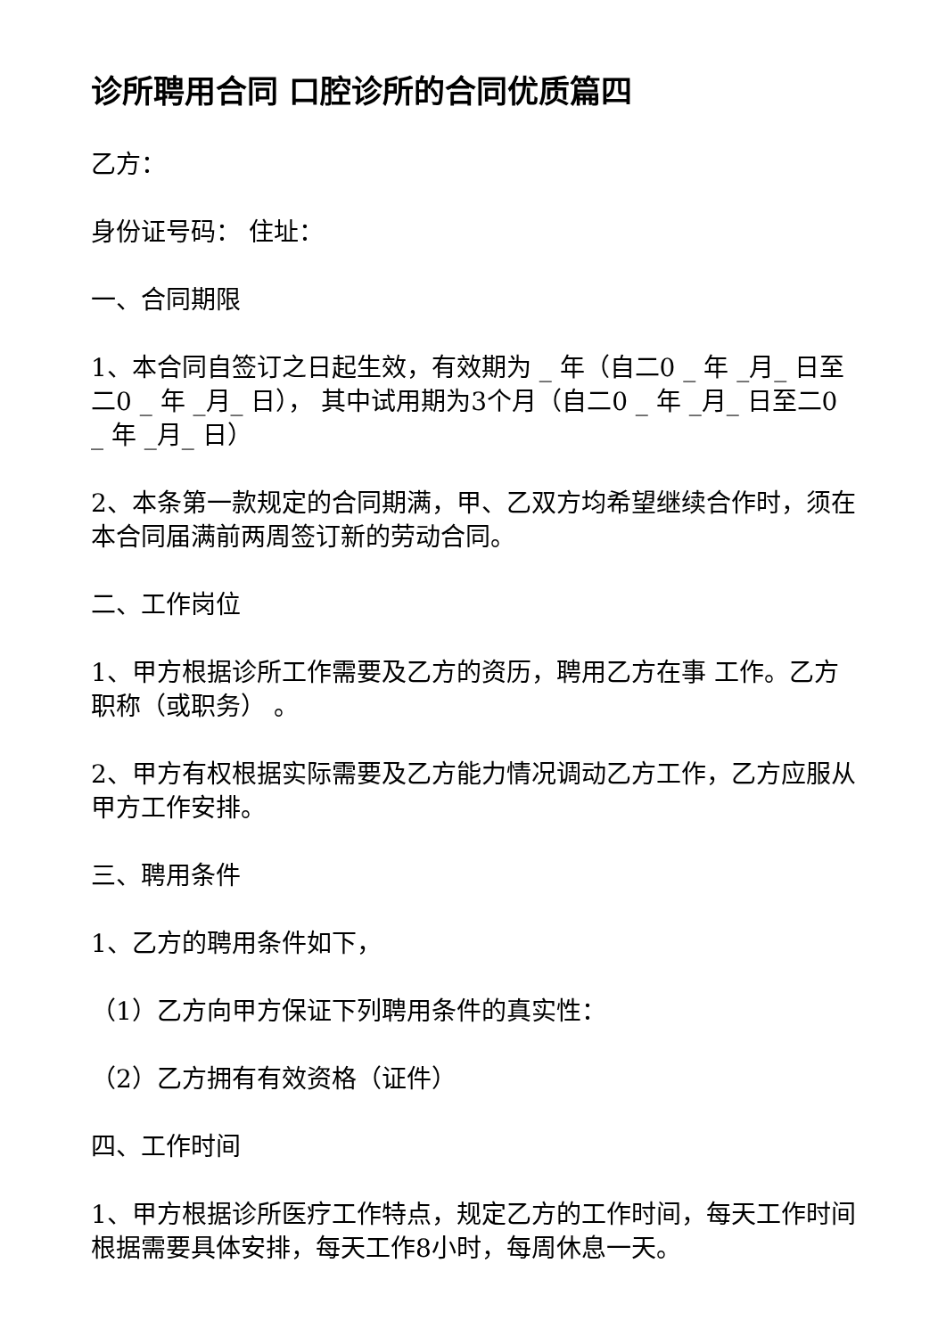诊所聘用合同 口腔诊所的合同优质篇四
乙方：
身份证号码： 住址：
一、合同期限
1、本合同自签订之日起生效，有效期为 _ 年（自二0 _ 年 _月_ 日至二0 _ 年 _月_ 日）， 其中试用期为3个月（自二0 _ 年 _月_ 日至二0 _ 年 _月_ 日）
2、本条第一款规定的合同期满，甲、乙双方均希望继续合作时，须在本合同届满前两周签订新的劳动合同。
二、工作岗位
1、甲方根据诊所工作需要及乙方的资历，聘用乙方在事 工作。乙方职称（或职务） 。
2、甲方有权根据实际需要及乙方能力情况调动乙方工作，乙方应服从甲方工作安排。
三、聘用条件
1、乙方的聘用条件如下，
（1）乙方向甲方保证下列聘用条件的真实性：
（2）乙方拥有有效资格（证件）
四、工作时间
1、甲方根据诊所医疗工作特点，规定乙方的工作时间，每天工作时间根据需要具体安排，每天工作8小时，每周休息一天。